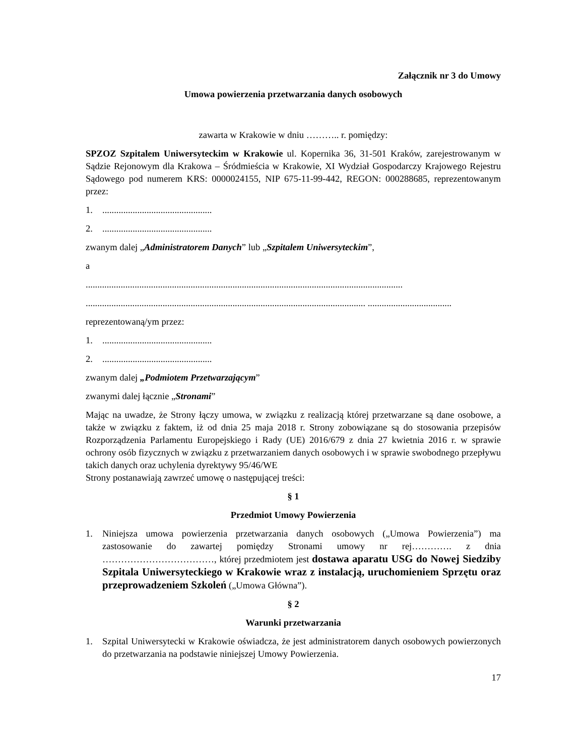Załącznik nr 3 do Umowy
Umowa powierzenia przetwarzania danych osobowych
zawarta w Krakowie w dniu ……….. r. pomiędzy:
SPZOZ Szpitalem Uniwersyteckim w Krakowie ul. Kopernika 36, 31-501 Kraków, zarejestrowanym w Sądzie Rejonowym dla Krakowa – Śródmieścia w Krakowie, XI Wydział Gospodarczy Krajowego Rejestru Sądowego pod numerem KRS: 0000024155, NIP 675-11-99-442, REGON: 000288685, reprezentowanym przez:
1................................................
2................................................
zwanym dalej „Administratorem Danych” lub „Szpitalem Uniwersyteckim”,
a
........................................................................................................................................
........................................................................................................................ ....................................
reprezentowaną/ym przez:
1................................................
2................................................
zwanym dalej „Podmiotem Przetwarzającym”
zwanymi dalej łącznie „Stronami”
Mając na uwadze, że Strony łączy umowa, w związku z realizacją której przetwarzane są dane osobowe, a także w związku z faktem, iż od dnia 25 maja 2018 r. Strony zobowiązane są do stosowania przepisów Rozporządzenia Parlamentu Europejskiego i Rady (UE) 2016/679 z dnia 27 kwietnia 2016 r. w sprawie ochrony osób fizycznych w związku z przetwarzaniem danych osobowych i w sprawie swobodnego przepływu takich danych oraz uchylenia dyrektywy 95/46/WE
Strony postanawiają zawrzeć umowę o następującej treści:
§ 1
Przedmiot Umowy Powierzenia
1. Niniejsza umowa powierzenia przetwarzania danych osobowych („Umowa Powierzenia”) ma zastosowanie do zawartej pomiędzy Stronami umowy nr rej…………. z dnia ………………………………, której przedmiotem jest dostawa aparatu USG do Nowej Siedziby Szpitala Uniwersyteckiego w Krakowie wraz z instalacją, uruchomieniem Sprzętu oraz przeprowadzeniem Szkoleń („Umowa Główna”).
§ 2
Warunki przetwarzania
1. Szpital Uniwersytecki w Krakowie oświadcza, że jest administratorem danych osobowych powierzonych do przetwarzania na podstawie niniejszej Umowy Powierzenia.
17